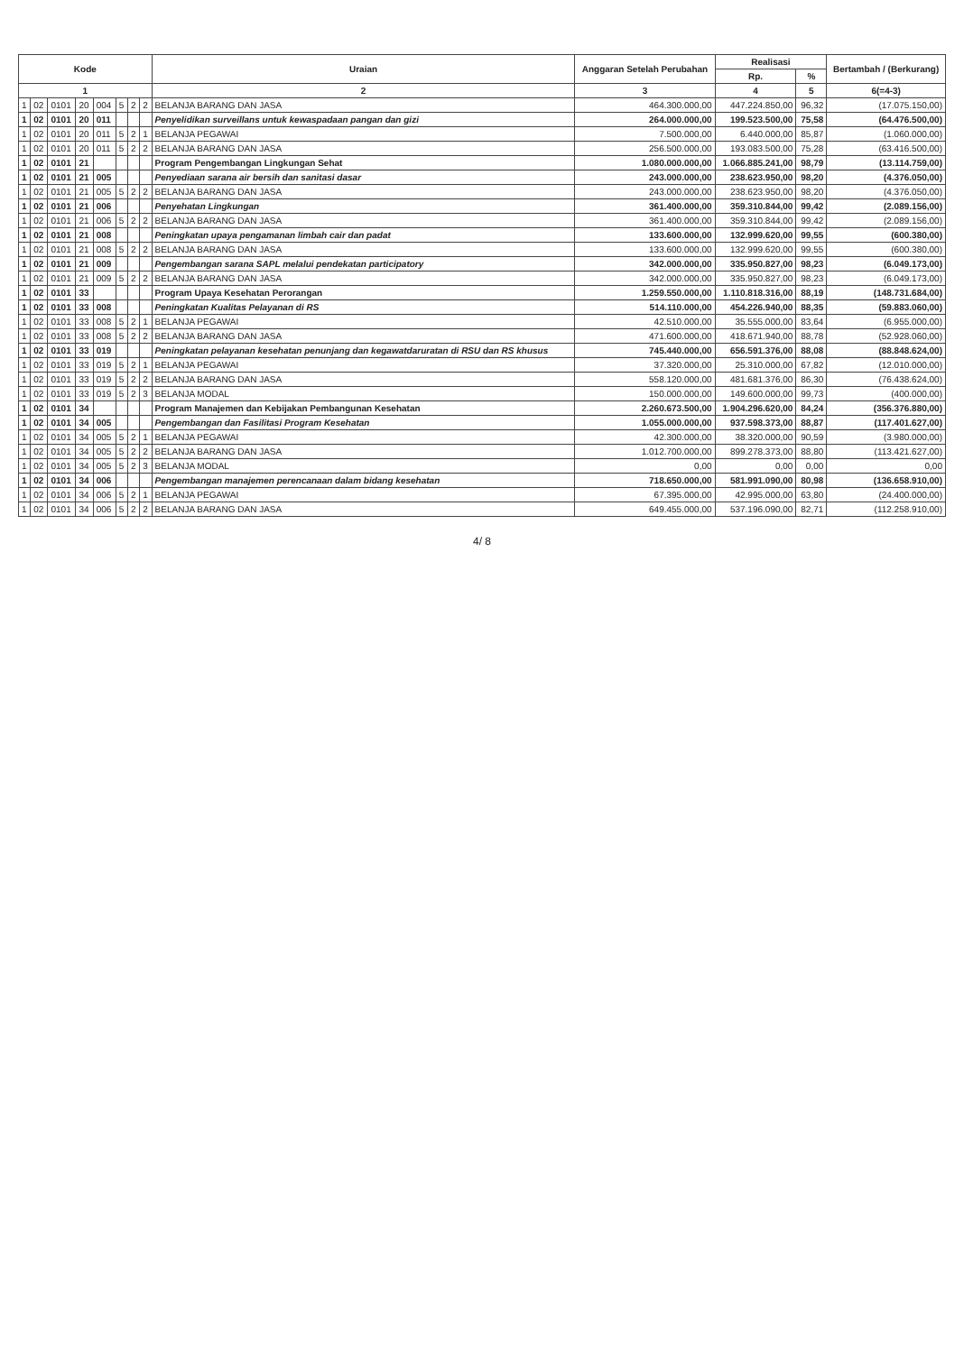| Kode | | | | | | | | Uraian | Anggaran Setelah Perubahan | Realisasi | | Bertambah / (Berkurang) |
| --- | --- | --- | --- | --- | --- | --- | --- | --- | --- | --- | --- | --- |
| | | | | | | | | | | Rp. | % | |
| 1 | | | | | | | | 2 | 3 | 4 | 5 | 6(=4-3) |
| 1 | 02 | 0101 | 20 | 004 | 5 | 2 | 2 | BELANJA BARANG DAN JASA | 464.300.000,00 | 447.224.850,00 | 96,32 | (17.075.150,00) |
| 1 | 02 | 0101 | 20 | 011 | | | | Penyelidikan surveillans untuk kewaspadaan pangan dan gizi | 264.000.000,00 | 199.523.500,00 | 75,58 | (64.476.500,00) |
| 1 | 02 | 0101 | 20 | 011 | 5 | 2 | 1 | BELANJA PEGAWAI | 7.500.000,00 | 6.440.000,00 | 85,87 | (1.060.000,00) |
| 1 | 02 | 0101 | 20 | 011 | 5 | 2 | 2 | BELANJA BARANG DAN JASA | 256.500.000,00 | 193.083.500,00 | 75,28 | (63.416.500,00) |
| 1 | 02 | 0101 | 21 | | | | | Program Pengembangan Lingkungan Sehat | 1.080.000.000,00 | 1.066.885.241,00 | 98,79 | (13.114.759,00) |
| 1 | 02 | 0101 | 21 | 005 | | | | Penyediaan sarana air bersih dan sanitasi dasar | 243.000.000,00 | 238.623.950,00 | 98,20 | (4.376.050,00) |
| 1 | 02 | 0101 | 21 | 005 | 5 | 2 | 2 | BELANJA BARANG DAN JASA | 243.000.000,00 | 238.623.950,00 | 98,20 | (4.376.050,00) |
| 1 | 02 | 0101 | 21 | 006 | | | | Penyehatan Lingkungan | 361.400.000,00 | 359.310.844,00 | 99,42 | (2.089.156,00) |
| 1 | 02 | 0101 | 21 | 006 | 5 | 2 | 2 | BELANJA BARANG DAN JASA | 361.400.000,00 | 359.310.844,00 | 99,42 | (2.089.156,00) |
| 1 | 02 | 0101 | 21 | 008 | | | | Peningkatan upaya pengamanan limbah cair dan padat | 133.600.000,00 | 132.999.620,00 | 99,55 | (600.380,00) |
| 1 | 02 | 0101 | 21 | 008 | 5 | 2 | 2 | BELANJA BARANG DAN JASA | 133.600.000,00 | 132.999.620,00 | 99,55 | (600.380,00) |
| 1 | 02 | 0101 | 21 | 009 | | | | Pengembangan sarana SAPL melalui pendekatan participatory | 342.000.000,00 | 335.950.827,00 | 98,23 | (6.049.173,00) |
| 1 | 02 | 0101 | 21 | 009 | 5 | 2 | 2 | BELANJA BARANG DAN JASA | 342.000.000,00 | 335.950.827,00 | 98,23 | (6.049.173,00) |
| 1 | 02 | 0101 | 33 | | | | | Program Upaya Kesehatan Perorangan | 1.259.550.000,00 | 1.110.818.316,00 | 88,19 | (148.731.684,00) |
| 1 | 02 | 0101 | 33 | 008 | | | | Peningkatan Kualitas Pelayanan di RS | 514.110.000,00 | 454.226.940,00 | 88,35 | (59.883.060,00) |
| 1 | 02 | 0101 | 33 | 008 | 5 | 2 | 1 | BELANJA PEGAWAI | 42.510.000,00 | 35.555.000,00 | 83,64 | (6.955.000,00) |
| 1 | 02 | 0101 | 33 | 008 | 5 | 2 | 2 | BELANJA BARANG DAN JASA | 471.600.000,00 | 418.671.940,00 | 88,78 | (52.928.060,00) |
| 1 | 02 | 0101 | 33 | 019 | | | | Peningkatan pelayanan kesehatan penunjang dan kegawatdaruratan di RSU dan RS khusus | 745.440.000,00 | 656.591.376,00 | 88,08 | (88.848.624,00) |
| 1 | 02 | 0101 | 33 | 019 | 5 | 2 | 1 | BELANJA PEGAWAI | 37.320.000,00 | 25.310.000,00 | 67,82 | (12.010.000,00) |
| 1 | 02 | 0101 | 33 | 019 | 5 | 2 | 2 | BELANJA BARANG DAN JASA | 558.120.000,00 | 481.681.376,00 | 86,30 | (76.438.624,00) |
| 1 | 02 | 0101 | 33 | 019 | 5 | 2 | 3 | BELANJA MODAL | 150.000.000,00 | 149.600.000,00 | 99,73 | (400.000,00) |
| 1 | 02 | 0101 | 34 | | | | | Program Manajemen dan Kebijakan Pembangunan Kesehatan | 2.260.673.500,00 | 1.904.296.620,00 | 84,24 | (356.376.880,00) |
| 1 | 02 | 0101 | 34 | 005 | | | | Pengembangan dan Fasilitasi Program Kesehatan | 1.055.000.000,00 | 937.598.373,00 | 88,87 | (117.401.627,00) |
| 1 | 02 | 0101 | 34 | 005 | 5 | 2 | 1 | BELANJA PEGAWAI | 42.300.000,00 | 38.320.000,00 | 90,59 | (3.980.000,00) |
| 1 | 02 | 0101 | 34 | 005 | 5 | 2 | 2 | BELANJA BARANG DAN JASA | 1.012.700.000,00 | 899.278.373,00 | 88,80 | (113.421.627,00) |
| 1 | 02 | 0101 | 34 | 005 | 5 | 2 | 3 | BELANJA MODAL | 0,00 | 0,00 | 0,00 | 0,00 |
| 1 | 02 | 0101 | 34 | 006 | | | | Pengembangan manajemen perencanaan dalam bidang kesehatan | 718.650.000,00 | 581.991.090,00 | 80,98 | (136.658.910,00) |
| 1 | 02 | 0101 | 34 | 006 | 5 | 2 | 1 | BELANJA PEGAWAI | 67.395.000,00 | 42.995.000,00 | 63,80 | (24.400.000,00) |
| 1 | 02 | 0101 | 34 | 006 | 5 | 2 | 2 | BELANJA BARANG DAN JASA | 649.455.000,00 | 537.196.090,00 | 82,71 | (112.258.910,00) |
4/ 8